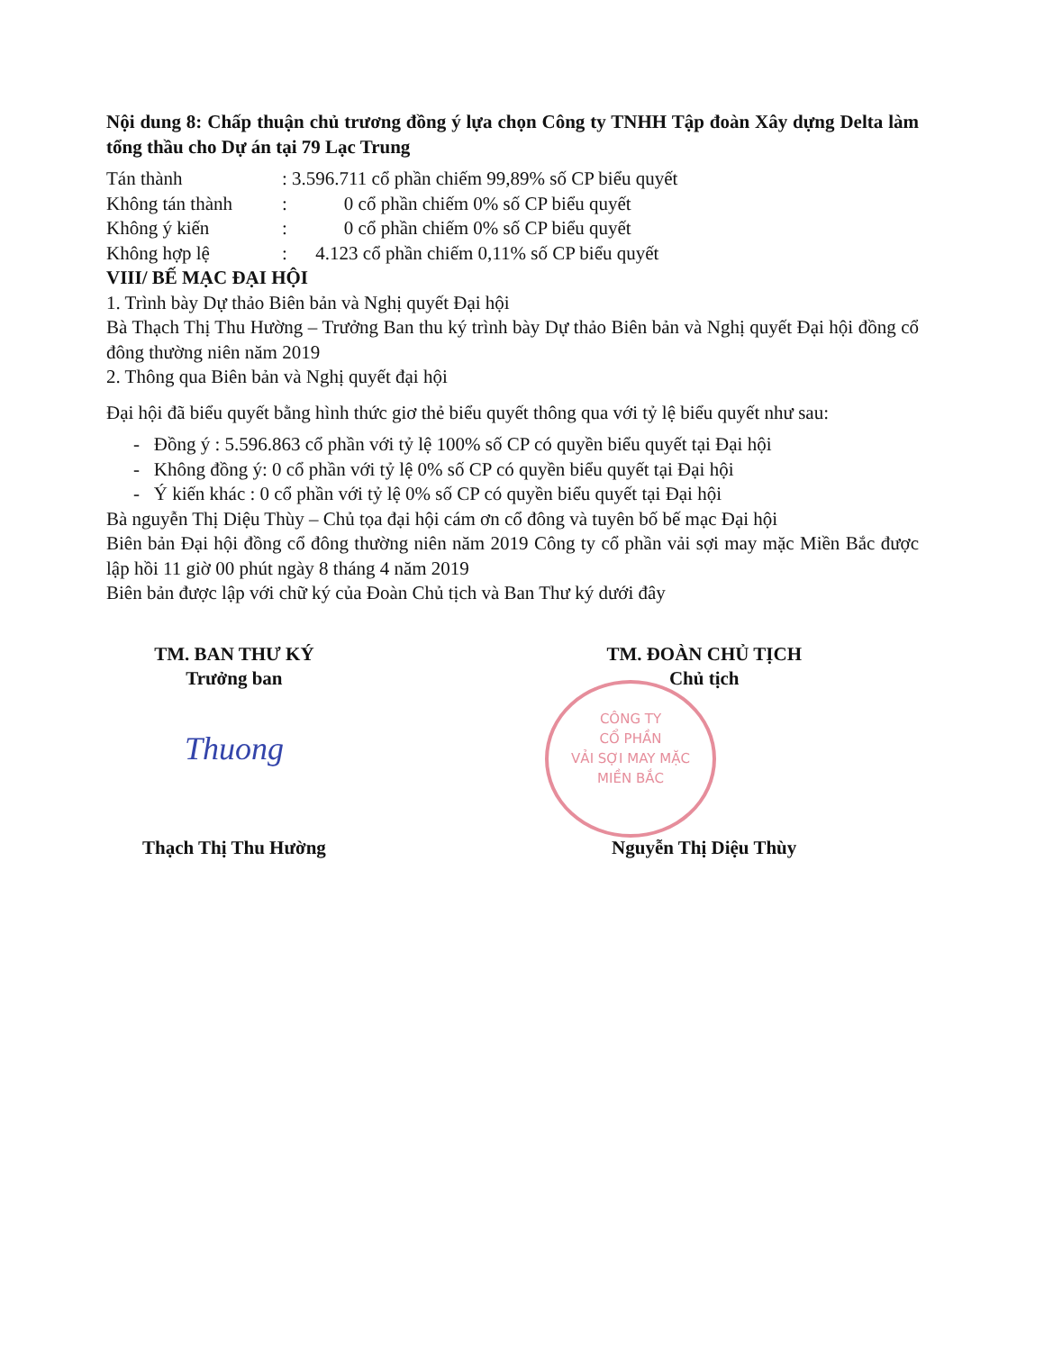CÔNG TY
CỔ PHẦN
VẢI SỢI MAY MẶC
MIỀN BẮC
Nội dung 8: Chấp thuận chủ trương đồng ý lựa chọn Công ty TNHH Tập đoàn Xây dựng Delta làm tổng thầu cho Dự án tại 79 Lạc Trung
Tán thành: 3.596.711 cổ phần chiếm 99,89% số CP biểu quyết
Không tán thành: 0 cổ phần chiếm 0% số CP biểu quyết
Không ý kiến: 0 cổ phần chiếm 0% số CP biểu quyết
Không hợp lệ: 4.123 cổ phần chiếm 0,11% số CP biểu quyết
VIII/ BẾ MẠC ĐẠI HỘI
1. Trình bày Dự thảo Biên bản và Nghị quyết Đại hội
Bà Thạch Thị Thu Hường – Trưởng Ban thu ký trình bày Dự thảo Biên bản và Nghị quyết Đại hội đồng cổ đông thường niên năm 2019
2. Thông qua Biên bản và Nghị quyết đại hội
Đại hội đã biểu quyết bằng hình thức giơ thẻ biểu quyết thông qua với tỷ lệ biểu quyết như sau:
- Đồng ý : 5.596.863 cổ phần với tỷ lệ 100% số CP có quyền biểu quyết tại Đại hội
- Không đồng ý: 0 cổ phần với tỷ lệ 0% số CP có quyền biểu quyết tại Đại hội
- Ý kiến khác : 0 cổ phần với tỷ lệ 0% số CP có quyền biểu quyết tại Đại hội
Bà nguyễn Thị Diệu Thùy – Chủ tọa đại hội cám ơn cổ đông và tuyên bố bế mạc Đại hội
Biên bản Đại hội đồng cổ đông thường niên năm 2019 Công ty cổ phần vải sợi may mặc Miền Bắc được lập hồi 11 giờ 00 phút ngày 8 tháng 4 năm 2019
Biên bản được lập với chữ ký của Đoàn Chủ tịch và Ban Thư ký dưới đây
TM. BAN THƯ KÝ
Trưởng ban
Thuong
Thạch Thị Thu Hường
TM. ĐOÀN CHỦ TỊCH
Chủ tịch
Nguyễn Thị Diệu Thùy